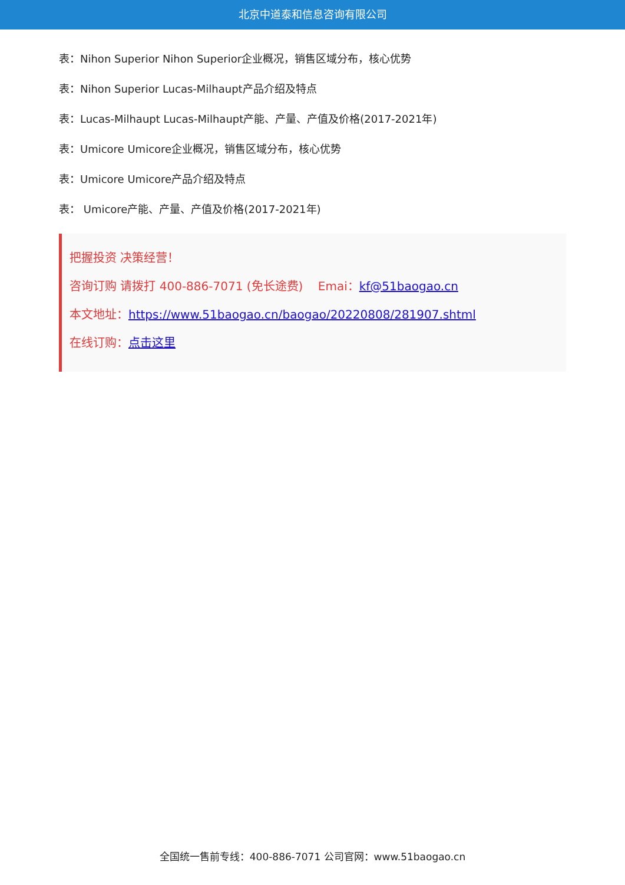北京中道泰和信息咨询有限公司
表：Nihon Superior Nihon Superior企业概况，销售区域分布，核心优势
表：Nihon Superior Lucas-Milhaupt产品介绍及特点
表：Lucas-Milhaupt Lucas-Milhaupt产能、产量、产值及价格(2017-2021年)
表：Umicore Umicore企业概况，销售区域分布，核心优势
表：Umicore Umicore产品介绍及特点
表： Umicore产能、产量、产值及价格(2017-2021年)
把握投资 决策经营！
咨询订购 请拨打 400-886-7071 (免长途费) Emai：kf@51baogao.cn
本文地址：https://www.51baogao.cn/baogao/20220808/281907.shtml
在线订购：点击这里
全国统一售前专线：400-886-7071 公司官网：www.51baogao.cn